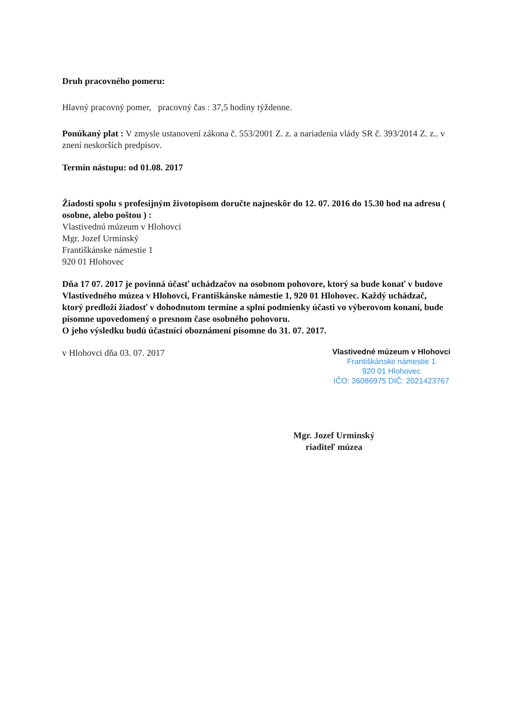Druh pracovného pomeru:
Hlavný pracovný pomer, pracovný čas : 37,5 hodiny týždenne.
Ponúkaný plat : V zmysle ustanovení zákona č. 553/2001 Z. z. a nariadenia vlády SR č. 393/2014 Z. z.. v znení neskorších predpisov.
Termín nástupu: od 01.08. 2017
Žiadosti spolu s profesijným životopisom doručte najneskôr do 12. 07. 2016 do 15.30 hod na adresu ( osobne, alebo poštou ) :
Vlastivednú múzeum v Hlohovci
Mgr. Jozef Urminský
Františkánske námestie 1
920 01 Hlohovec
Dňa 17 07. 2017 je povinná účasť uchádzačov na osobnom pohovore, ktorý sa bude konať v budove Vlastivedného múzea v Hlohovci, Františkánske námestie 1, 920 01 Hlohovec. Každý uchádzač, ktorý predloží žiadosť v dohodnutom termíne a splní podmienky účasti vo výberovom konaní, bude písomne upovedomený o presnom čase osobného pohovoru.
O jeho výsledku budú účastníci oboznámení písomne do 31. 07. 2017.
v Hlohovci dňa 03. 07. 2017
Vlastivedné múzeum v Hlohovci
Františkánske námestie 1
920 01 Hlohovec
IČO: 36086975 DIČ: 2021423767
Mgr. Jozef Urminský
riaditeľ múzea